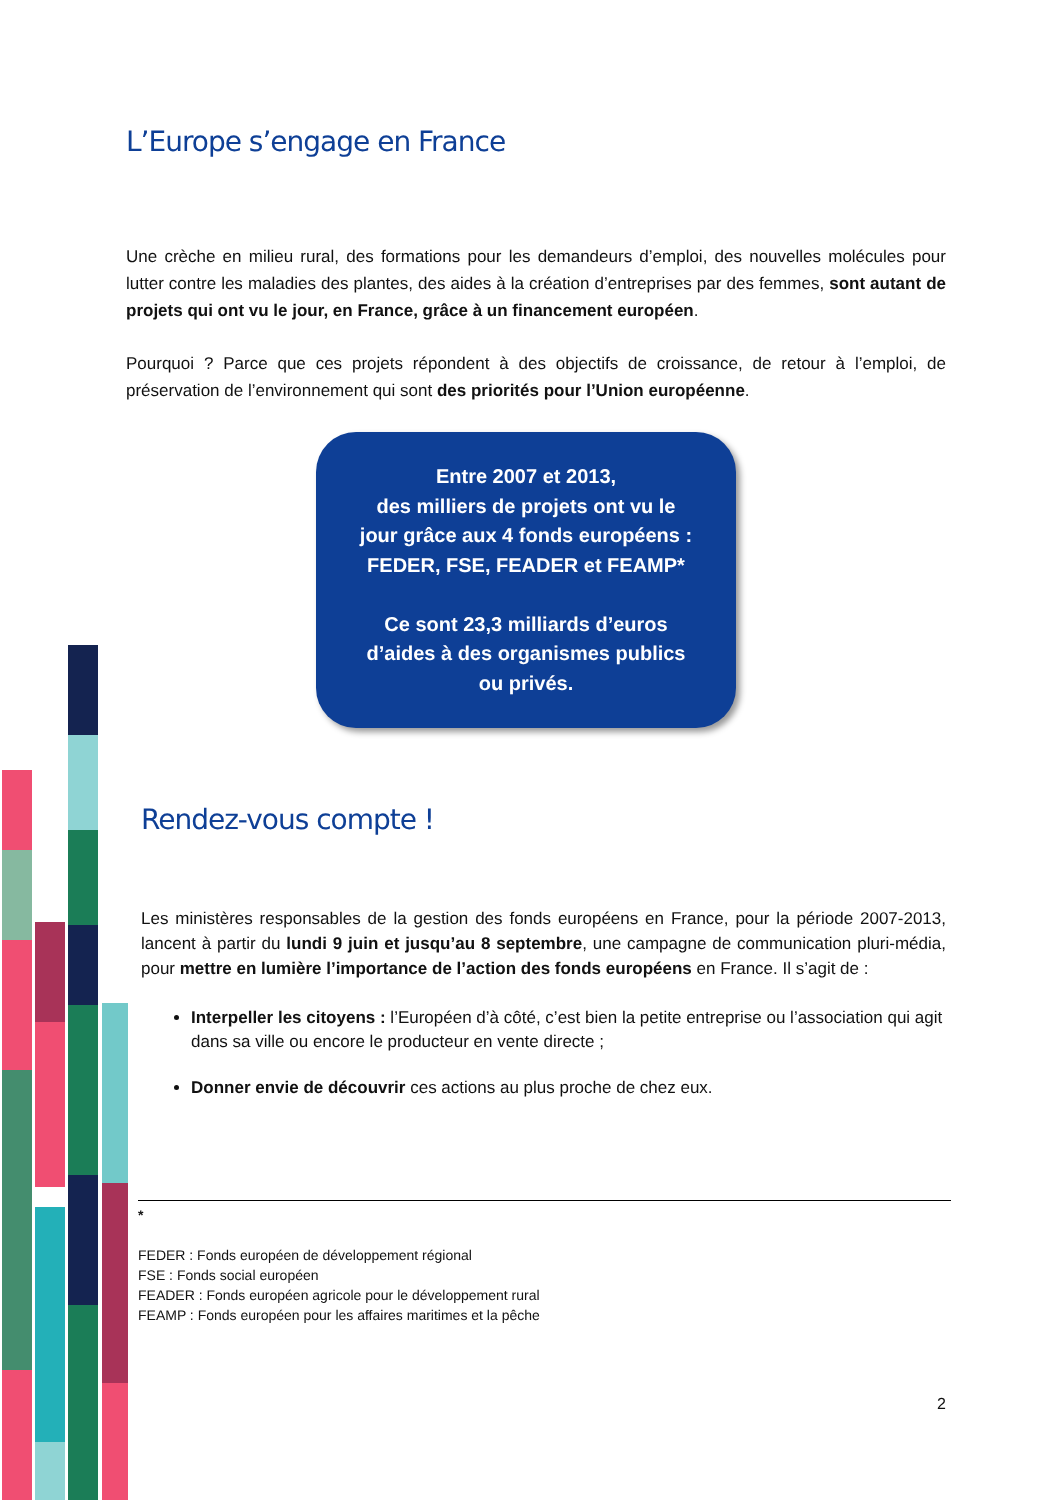L’Europe s’engage en France
Une crèche en milieu rural, des formations pour les demandeurs d’emploi, des nouvelles molécules pour lutter contre les maladies des plantes, des aides à la création d’entreprises par des femmes, sont autant de projets qui ont vu le jour, en France, grâce à un financement européen.
Pourquoi ? Parce que ces projets répondent à des objectifs de croissance, de retour à l’emploi, de préservation de l’environnement qui sont des priorités pour l’Union européenne.
Entre 2007 et 2013,
des milliers de projets ont vu le
jour grâce aux 4 fonds européens :
FEDER, FSE, FEADER et FEAMP*
Ce sont 23,3 milliards d’euros
d’aides à des organismes publics
ou privés.
Rendez-vous compte !
Les ministères responsables de la gestion des fonds européens en France, pour la période 2007-2013, lancent à partir du lundi 9 juin et jusqu’au 8 septembre, une campagne de communication pluri-média, pour mettre en lumière l’importance de l’action des fonds européens en France. Il s’agit de :
Interpeller les citoyens : l’Européen d’à côté, c’est bien la petite entreprise ou l’association qui agit dans sa ville ou encore le producteur en vente directe ;
Donner envie de découvrir ces actions au plus proche de chez eux.
*
FEDER : Fonds européen de développement régional
FSE : Fonds social européen
FEADER : Fonds européen agricole pour le développement rural
FEAMP : Fonds européen pour les affaires maritimes et la pêche
2